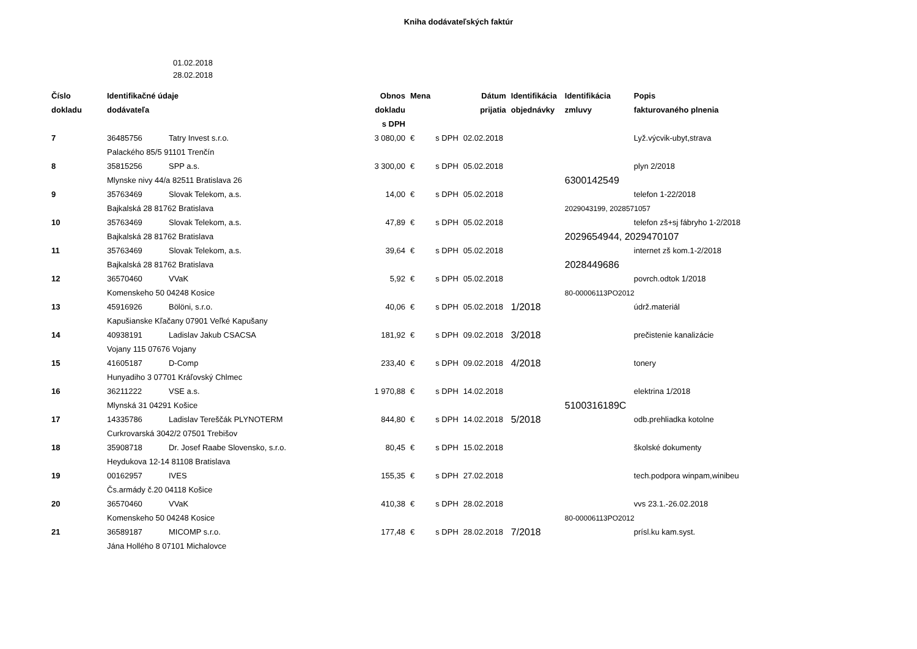Kniha dodávateľských faktúr
01.02.2018
28.02.2018
| Číslo | Identifikačné údaje | | Obnos | Mena | | Dátum | Identifikácia | Identifikácia | Popis |
| --- | --- | --- | --- | --- | --- | --- | --- | --- | --- |
| dokladu | dodávateľa | | dokladu | | | prijatia | objednávky | zmluvy | fakturovaného plnenia |
| | | | s DPH | | | | | | |
| 7 | 36485756 | Tatry Invest s.r.o. | 3 080,00 | € | s DPH | 02.02.2018 | | | Lyž.výcvik-ubyt,strava |
| | Palackého 85/5 91101 Trenčín | | | | | | | | |
| 8 | 35815256 | SPP a.s. | 3 300,00 | € | s DPH | 05.02.2018 | | | plyn 2/2018 |
| | Mlynske nivy 44/a 82511 Bratislava 26 | | | | | | | 6300142549 | |
| 9 | 35763469 | Slovak Telekom, a.s. | 14,00 | € | s DPH | 05.02.2018 | | | telefon 1-22/2018 |
| | Bajkalská 28 81762 Bratislava | | | | | | | 2029043199, 2028571057 | |
| 10 | 35763469 | Slovak Telekom, a.s. | 47,89 | € | s DPH | 05.02.2018 | | | telefon zš+sj fábryho 1-2/2018 |
| | Bajkalská 28 81762 Bratislava | | | | | | | 2029654944, 2029470107 | |
| 11 | 35763469 | Slovak Telekom, a.s. | 39,64 | € | s DPH | 05.02.2018 | | | internet zš kom.1-2/2018 |
| | Bajkalská 28 81762 Bratislava | | | | | | | 2028449686 | |
| 12 | 36570460 | VVaK | 5,92 | € | s DPH | 05.02.2018 | | | povrch.odtok 1/2018 |
| | Komenskeho 50 04248 Kosice | | | | | | | 80-00006113PO2012 | |
| 13 | 45916926 | Bölöni, s.r.o. | 40,06 | € | s DPH | 05.02.2018 | 1/2018 | | údrž.materiál |
| | Kapušianske Kľačany 07901 Veľké Kapušany | | | | | | | | |
| 14 | 40938191 | Ladislav Jakub CSACSA | 181,92 | € | s DPH | 09.02.2018 | 3/2018 | | prečistenie kanalizácie |
| | Vojany 115 07676 Vojany | | | | | | | | |
| 15 | 41605187 | D-Comp | 233,40 | € | s DPH | 09.02.2018 | 4/2018 | | tonery |
| | Hunyadiho 3 07701 Kráľovský Chlmec | | | | | | | | |
| 16 | 36211222 | VSE a.s. | 1 970,88 | € | s DPH | 14.02.2018 | | | elektrina 1/2018 |
| | Mlynská 31 04291 Košice | | | | | | | 5100316189C | |
| 17 | 14335786 | Ladislav Tereščák PLYNOTERM | 844,80 | € | s DPH | 14.02.2018 | 5/2018 | | odb.prehliadka kotolne |
| | Curkrovarská 3042/2 07501 Trebišov | | | | | | | | |
| 18 | 35908718 | Dr. Josef Raabe Slovensko, s.r.o. | 80,45 | € | s DPH | 15.02.2018 | | | školské dokumenty |
| | Heydukova 12-14 81108 Bratislava | | | | | | | | |
| 19 | 00162957 | IVES | 155,35 | € | s DPH | 27.02.2018 | | | tech.podpora winpam,winibeu |
| | Čs.armády č.20 04118 Košice | | | | | | | | |
| 20 | 36570460 | VVaK | 410,38 | € | s DPH | 28.02.2018 | | | vvs 23.1.-26.02.2018 |
| | Komenskeho 50 04248 Kosice | | | | | | | 80-00006113PO2012 | |
| 21 | 36589187 | MICOMP s.r.o. | 177,48 | € | s DPH | 28.02.2018 | 7/2018 | | prísl.ku kam.syst. |
| | Jána Hollého 8 07101 Michalovce | | | | | | | | |